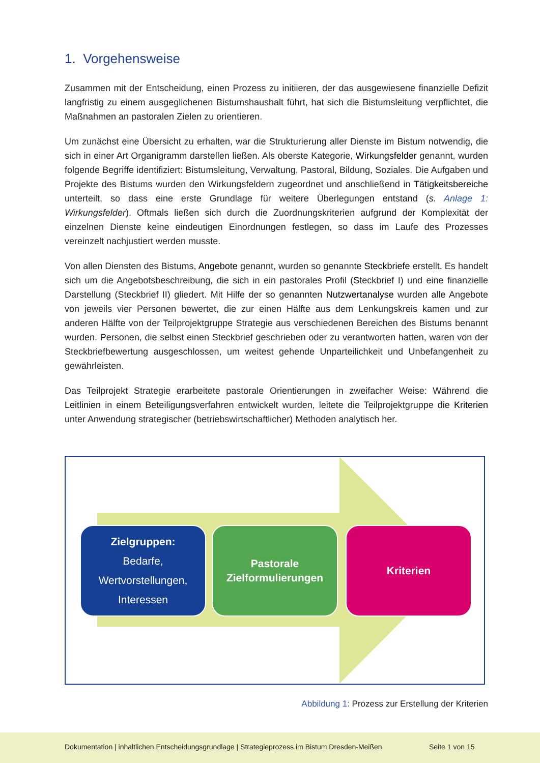1. Vorgehensweise
Zusammen mit der Entscheidung, einen Prozess zu initiieren, der das ausgewiesene finanzielle Defizit langfristig zu einem ausgeglichenen Bistumshaushalt führt, hat sich die Bistumsleitung verpflichtet, die Maßnahmen an pastoralen Zielen zu orientieren.
Um zunächst eine Übersicht zu erhalten, war die Strukturierung aller Dienste im Bistum notwendig, die sich in einer Art Organigramm darstellen ließen. Als oberste Kategorie, Wirkungsfelder genannt, wurden folgende Begriffe identifiziert: Bistumsleitung, Verwaltung, Pastoral, Bildung, Soziales. Die Aufgaben und Projekte des Bistums wurden den Wirkungsfeldern zugeordnet und anschließend in Tätigkeitsbereiche unterteilt, so dass eine erste Grundlage für weitere Überlegungen entstand (s. Anlage 1: Wirkungsfelder). Oftmals ließen sich durch die Zuordnungskriterien aufgrund der Komplexität der einzelnen Dienste keine eindeutigen Einordnungen festlegen, so dass im Laufe des Prozesses vereinzelt nachjustiert werden musste.
Von allen Diensten des Bistums, Angebote genannt, wurden so genannte Steckbriefe erstellt. Es handelt sich um die Angebotsbeschreibung, die sich in ein pastorales Profil (Steckbrief I) und eine finanzielle Darstellung (Steckbrief II) gliedert. Mit Hilfe der so genannten Nutzwertanalyse wurden alle Angebote von jeweils vier Personen bewertet, die zur einen Hälfte aus dem Lenkungskreis kamen und zur anderen Hälfte von der Teilprojektgruppe Strategie aus verschiedenen Bereichen des Bistums benannt wurden. Personen, die selbst einen Steckbrief geschrieben oder zu verantworten hatten, waren von der Steckbriefbewertung ausgeschlossen, um weitest gehende Unparteilichkeit und Unbefangenheit zu gewährleisten.
Das Teilprojekt Strategie erarbeitete pastorale Orientierungen in zweifacher Weise: Während die Leitlinien in einem Beteiligungsverfahren entwickelt wurden, leitete die Teilprojektgruppe die Kriterien unter Anwendung strategischer (betriebswirtschaftlicher) Methoden analytisch her.
Zielgruppen:
Bedarfe,
Wertvorstellungen,
Interessen
Pastorale Zielformulierungen
Kriterien
Abbildung 1: Prozess zur Erstellung der Kriterien
Dokumentation | inhaltlichen Entscheidungsgrundlage | Strategieprozess im Bistum Dresden-Meißen Seite 1 von 15